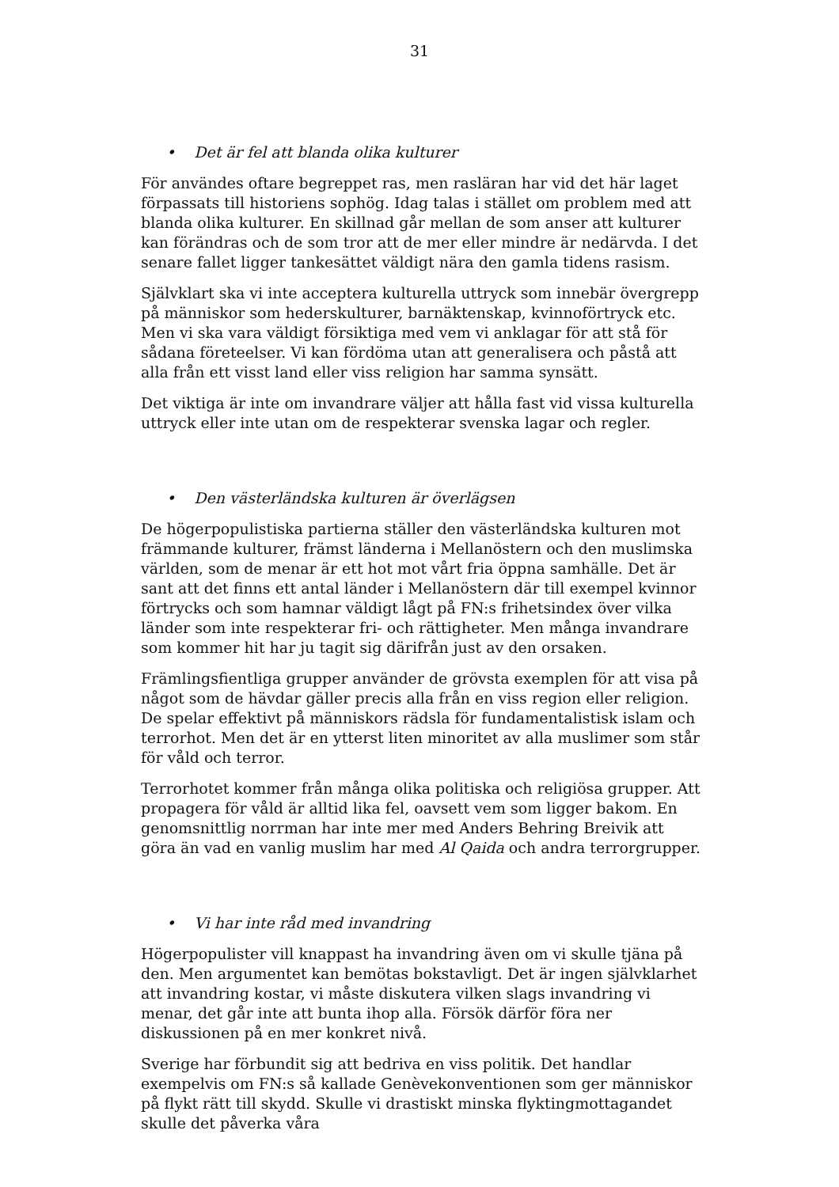31
• Det är fel att blanda olika kulturer
För användes oftare begreppet ras, men rasläran har vid det här laget förpassats till historiens sophög. Idag talas i stället om problem med att blanda olika kulturer. En skillnad går mellan de som anser att kulturer kan förändras och de som tror att de mer eller mindre är nedärvda. I det senare fallet ligger tankesättet väldigt nära den gamla tidens rasism.
Självklart ska vi inte acceptera kulturella uttryck som innebär övergrepp på människor som hederskulturer, barnäktenskap, kvinnoförtryck etc. Men vi ska vara väldigt försiktiga med vem vi anklagar för att stå för sådana företeelser. Vi kan fördöma utan att generalisera och påstå att alla från ett visst land eller viss religion har samma synsätt.
Det viktiga är inte om invandrare väljer att hålla fast vid vissa kulturella uttryck eller inte utan om de respekterar svenska lagar och regler.
• Den västerländska kulturen är överlägsen
De högerpopulistiska partierna ställer den västerländska kulturen mot främmande kulturer, främst länderna i Mellanöstern och den muslimska världen, som de menar är ett hot mot vårt fria öppna samhälle. Det är sant att det finns ett antal länder i Mellanöstern där till exempel kvinnor förtrycks och som hamnar väldigt lågt på FN:s frihetsindex över vilka länder som inte respekterar fri- och rättigheter. Men många invandrare som kommer hit har ju tagit sig därifrån just av den orsaken.
Främlingsfientliga grupper använder de grövsta exemplen för att visa på något som de hävdar gäller precis alla från en viss region eller religion. De spelar effektivt på människors rädsla för fundamentalistisk islam och terrorhot. Men det är en ytterst liten minoritet av alla muslimer som står för våld och terror.
Terrorhotet kommer från många olika politiska och religiösa grupper. Att propagera för våld är alltid lika fel, oavsett vem som ligger bakom. En genomsnittlig norrman har inte mer med Anders Behring Breivik att göra än vad en vanlig muslim har med Al Qaida och andra terrorgrupper.
• Vi har inte råd med invandring
Högerpopulister vill knappast ha invandring även om vi skulle tjäna på den. Men argumentet kan bemötas bokstavligt. Det är ingen självklarhet att invandring kostar, vi måste diskutera vilken slags invandring vi menar, det går inte att bunta ihop alla. Försök därför föra ner diskussionen på en mer konkret nivå.
Sverige har förbundit sig att bedriva en viss politik. Det handlar exempelvis om FN:s så kallade Genèvekonventionen som ger människor på flykt rätt till skydd. Skulle vi drastiskt minska flyktingmottagandet skulle det påverka våra